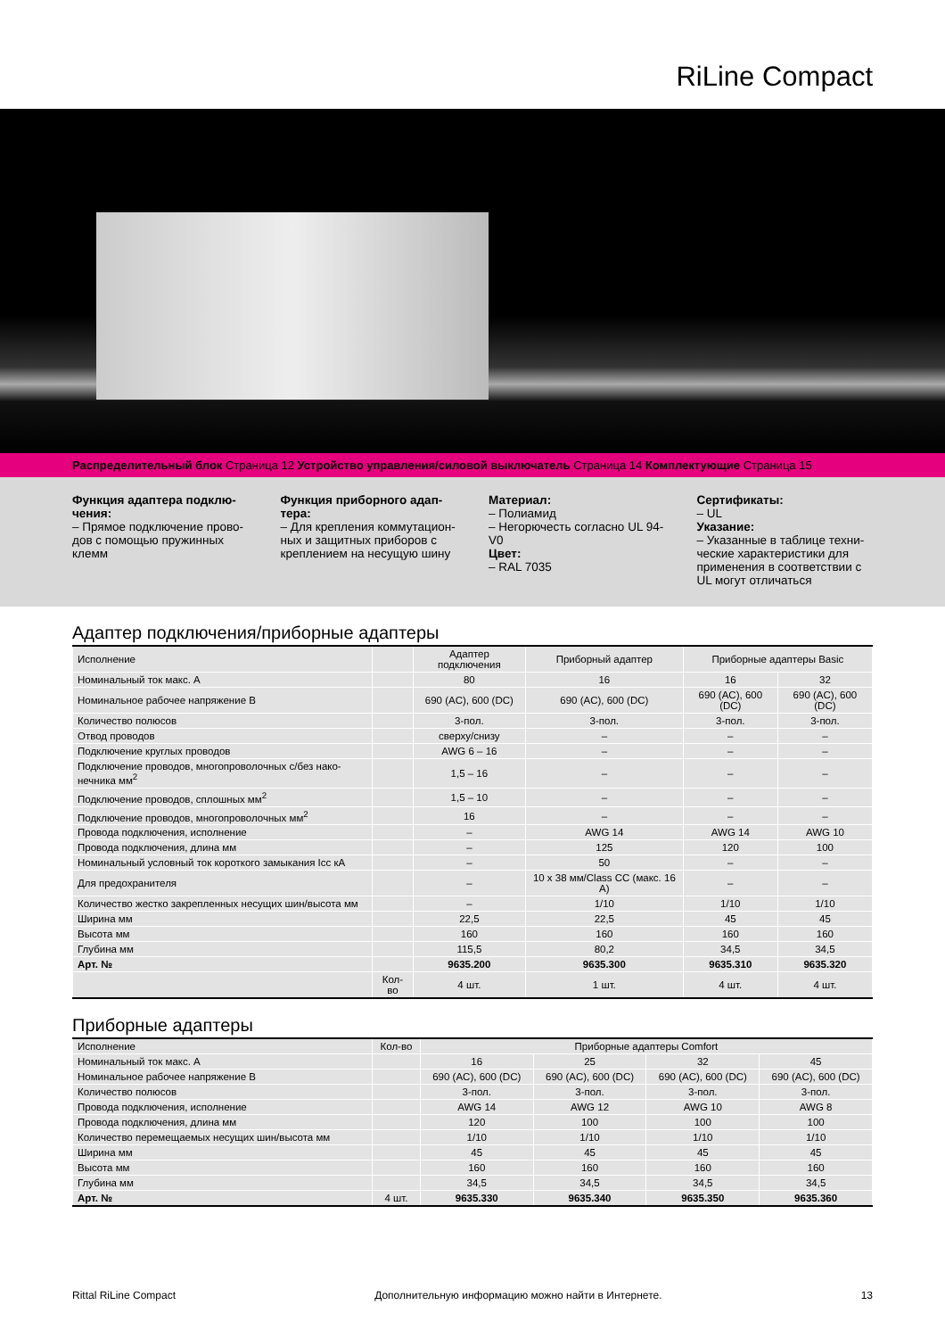RiLine Compact
Распределительный блок Страница 12 Устройство управления/силовой выключатель Страница 14 Комплектующие Страница 15
Функция адаптера подклю-чения:
– Прямое подключение прово-дов с помощью пружинных клемм
Функция приборного адап-тера:
– Для крепления коммутацион-ных и защитных приборов с креплением на несущую шину
Материал:
– Полиамид
– Негорючесть согласно UL 94-V0
Цвет:
– RAL 7035
Сертификаты:
– UL
Указание:
– Указанные в таблице техни-ческие характеристики для применения в соответствии с UL могут отличаться
Адаптер подключения/приборные адаптеры
| Исполнение | | Адаптер подключения | Приборный адаптер | Приборные адаптеры Basic | |
| --- | --- | --- | --- | --- | --- |
| Номинальный ток макс. А | | 80 | 16 | 16 | 32 |
| Номинальное рабочее напряжение В | | 690 (AC), 600 (DC) | 690 (AC), 600 (DC) | 690 (AC), 600 (DC) | 690 (AC), 600 (DC) |
| Количество полюсов | | 3-пол. | 3-пол. | 3-пол. | 3-пол. |
| Отвод проводов | | сверху/снизу | – | – | – |
| Подключение круглых проводов | | AWG 6 – 16 | – | – | – |
| Подключение проводов, многопроволочных с/без нако-нечника мм<sup>2</sup> | | 1,5 – 16 | – | – | – |
| Подключение проводов, сплошных мм<sup>2</sup> | | 1,5 – 10 | – | – | – |
| Подключение проводов, многопроволочных мм<sup>2</sup> | | 16 | – | – | – |
| Провода подключения, исполнение | | – | AWG 14 | AWG 14 | AWG 10 |
| Провода подключения, длина мм | | – | 125 | 120 | 100 |
| Номинальный условный ток короткого замыкания Icc кА | | – | 50 | – | – |
| Для предохранителя | | – | 10 x 38 мм/Class CC (макс. 16 А) | – | – |
| Количество жестко закрепленных несущих шин/высота мм | | – | 1/10 | 1/10 | 1/10 |
| Ширина мм | | 22,5 | 22,5 | 45 | 45 |
| Высота мм | | 160 | 160 | 160 | 160 |
| Глубина мм | | 115,5 | 80,2 | 34,5 | 34,5 |
| Арт. № | | 9635.200 | 9635.300 | 9635.310 | 9635.320 |
| | Кол-во | 4 шт. | 1 шт. | 4 шт. | 4 шт. |
Приборные адаптеры
| Исполнение | Кол-во | Приборные адаптеры Comfort | | | |
| --- | --- | --- | --- | --- | --- |
| Номинальный ток макс. А | | 16 | 25 | 32 | 45 |
| Номинальное рабочее напряжение В | | 690 (AC), 600 (DC) | 690 (AC), 600 (DC) | 690 (AC), 600 (DC) | 690 (AC), 600 (DC) |
| Количество полюсов | | 3-пол. | 3-пол. | 3-пол. | 3-пол. |
| Провода подключения, исполнение | | AWG 14 | AWG 12 | AWG 10 | AWG 8 |
| Провода подключения, длина мм | | 120 | 100 | 100 | 100 |
| Количество перемещаемых несущих шин/высота мм | | 1/10 | 1/10 | 1/10 | 1/10 |
| Ширина мм | | 45 | 45 | 45 | 45 |
| Высота мм | | 160 | 160 | 160 | 160 |
| Глубина мм | | 34,5 | 34,5 | 34,5 | 34,5 |
| Арт. № | 4 шт. | 9635.330 | 9635.340 | 9635.350 | 9635.360 |
Rittal RiLine Compact Дополнительную информацию можно найти в Интернете. 13